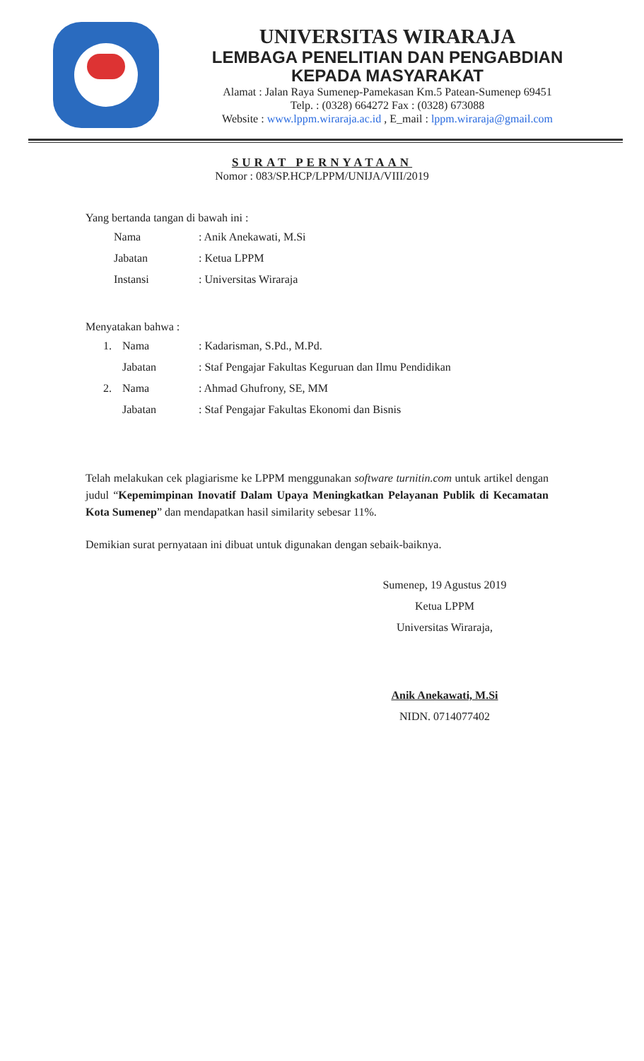UNIVERSITAS WIRARAJA
LEMBAGA PENELITIAN DAN PENGABDIAN
KEPADA MASYARAKAT
Alamat : Jalan Raya Sumenep-Pamekasan Km.5 Patean-Sumenep 69451
Telp. : (0328) 664272 Fax : (0328) 673088
Website : www.lppm.wiraraja.ac.id , E_mail : lppm.wiraraja@gmail.com
SURAT PERNYATAAN
Nomor : 083/SP.HCP/LPPM/UNIJA/VIII/2019
Yang bertanda tangan di bawah ini :
| Nama | : Anik Anekawati, M.Si |
| Jabatan | : Ketua LPPM |
| Instansi | : Universitas Wiraraja |
Menyatakan bahwa :
| 1. | Nama | : Kadarisman, S.Pd., M.Pd. |
| | Jabatan | : Staf Pengajar Fakultas Keguruan dan Ilmu Pendidikan |
| 2. | Nama | : Ahmad Ghufrony, SE, MM |
| | Jabatan | : Staf Pengajar Fakultas Ekonomi dan Bisnis |
Telah melakukan cek plagiarisme ke LPPM menggunakan software turnitin.com untuk artikel dengan judul “Kepemimpinan Inovatif Dalam Upaya Meningkatkan Pelayanan Publik di Kecamatan Kota Sumenep” dan mendapatkan hasil similarity sebesar 11%.
Demikian surat pernyataan ini dibuat untuk digunakan dengan sebaik-baiknya.
Sumenep, 19 Agustus 2019
Ketua LPPM
Universitas Wiraraja,
Anik Anekawati, M.Si
NIDN. 0714077402